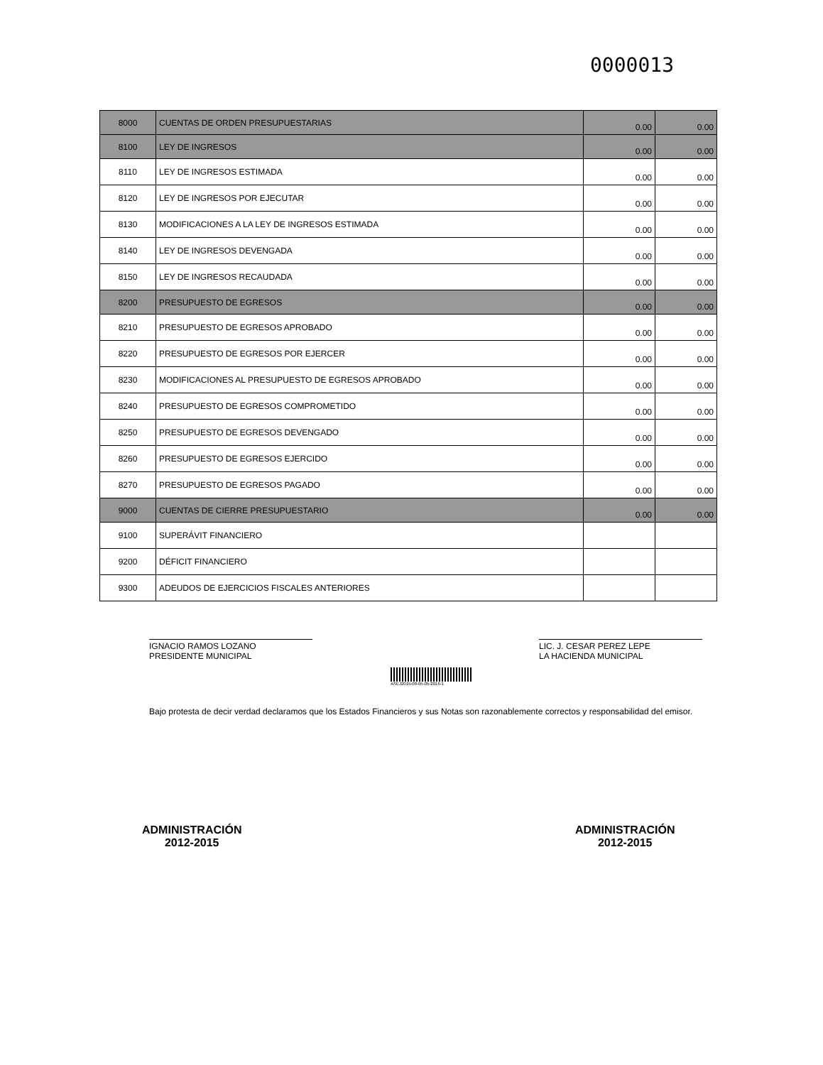0000013
| 8000 | CUENTAS DE ORDEN PRESUPUESTARIAS | 0.00 | 0.00 |
| 8100 | LEY DE INGRESOS | 0.00 | 0.00 |
| 8110 | LEY DE INGRESOS ESTIMADA | 0.00 | 0.00 |
| 8120 | LEY DE INGRESOS POR EJECUTAR | 0.00 | 0.00 |
| 8130 | MODIFICACIONES A LA LEY DE INGRESOS ESTIMADA | 0.00 | 0.00 |
| 8140 | LEY DE INGRESOS DEVENGADA | 0.00 | 0.00 |
| 8150 | LEY DE INGRESOS RECAUDADA | 0.00 | 0.00 |
| 8200 | PRESUPUESTO DE EGRESOS | 0.00 | 0.00 |
| 8210 | PRESUPUESTO DE EGRESOS APROBADO | 0.00 | 0.00 |
| 8220 | PRESUPUESTO DE EGRESOS POR EJERCER | 0.00 | 0.00 |
| 8230 | MODIFICACIONES AL PRESUPUESTO DE EGRESOS APROBADO | 0.00 | 0.00 |
| 8240 | PRESUPUESTO DE EGRESOS COMPROMETIDO | 0.00 | 0.00 |
| 8250 | PRESUPUESTO DE EGRESOS DEVENGADO | 0.00 | 0.00 |
| 8260 | PRESUPUESTO DE EGRESOS EJERCIDO | 0.00 | 0.00 |
| 8270 | PRESUPUESTO DE EGRESOS PAGADO | 0.00 | 0.00 |
| 9000 | CUENTAS DE CIERRE PRESUPUESTARIO | 0.00 | 0.00 |
| 9100 | SUPERÁVIT FINANCIERO | | |
| 9200 | DÉFICIT FINANCIERO | | |
| 9300 | ADEUDOS DE EJERCICIOS FISCALES ANTERIORES | | |
IGNACIO RAMOS LOZANO
PRESIDENTE MUNICIPAL
LIC. J. CESAR PEREZ LEPE
LA HACIENDA MUNICIPAL
ASEJ2015-08-05-05-2016-1
Bajo protesta de decir verdad declaramos que los Estados Financieros y sus Notas son razonablemente correctos y responsabilidad del emisor.
ADMINISTRACIÓN
2012-2015
ADMINISTRACIÓN
2012-2015